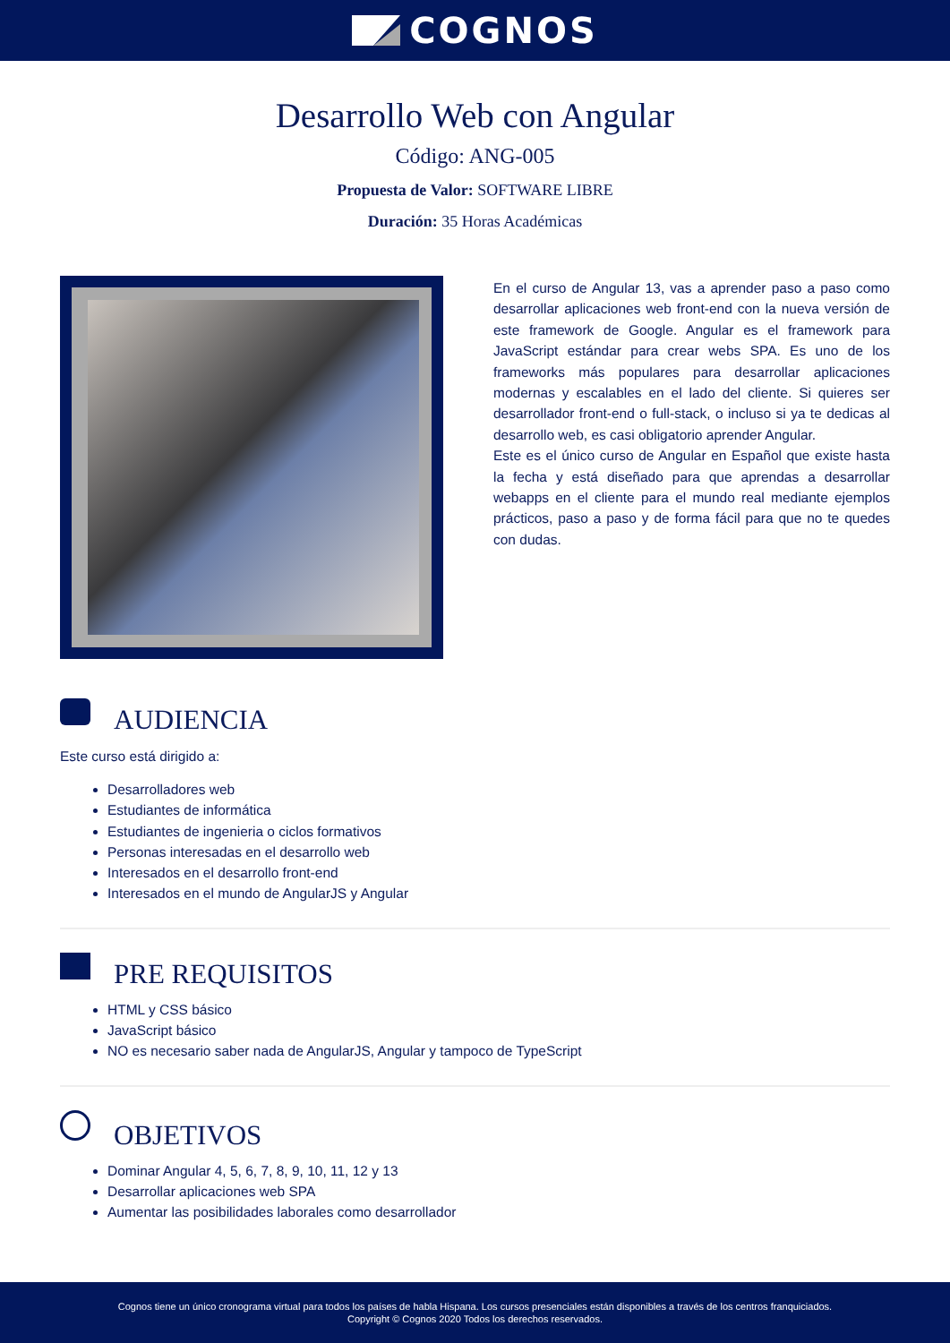COGNOS
Desarrollo Web con Angular
Código: ANG-005
Propuesta de Valor: SOFTWARE LIBRE
Duración: 35 Horas Académicas
En el curso de Angular 13, vas a aprender paso a paso como desarrollar aplicaciones web front-end con la nueva versión de este framework de Google. Angular es el framework para JavaScript estándar para crear webs SPA. Es uno de los frameworks más populares para desarrollar aplicaciones modernas y escalables en el lado del cliente. Si quieres ser desarrollador front-end o full-stack, o incluso si ya te dedicas al desarrollo web, es casi obligatorio aprender Angular.
Este es el único curso de Angular en Español que existe hasta la fecha y está diseñado para que aprendas a desarrollar webapps en el cliente para el mundo real mediante ejemplos prácticos, paso a paso y de forma fácil para que no te quedes con dudas.
AUDIENCIA
Este curso está dirigido a:
Desarrolladores web
Estudiantes de informática
Estudiantes de ingenieria o ciclos formativos
Personas interesadas en el desarrollo web
Interesados en el desarrollo front-end
Interesados en el mundo de AngularJS y Angular
PRE REQUISITOS
HTML y CSS básico
JavaScript básico
NO es necesario saber nada de AngularJS, Angular y tampoco de TypeScript
OBJETIVOS
Dominar Angular 4, 5, 6, 7, 8, 9, 10, 11, 12 y 13
Desarrollar aplicaciones web SPA
Aumentar las posibilidades laborales como desarrollador
Cognos tiene un único cronograma virtual para todos los países de habla Hispana. Los cursos presenciales están disponibles a través de los centros franquiciados.
Copyright © Cognos 2020 Todos los derechos reservados.